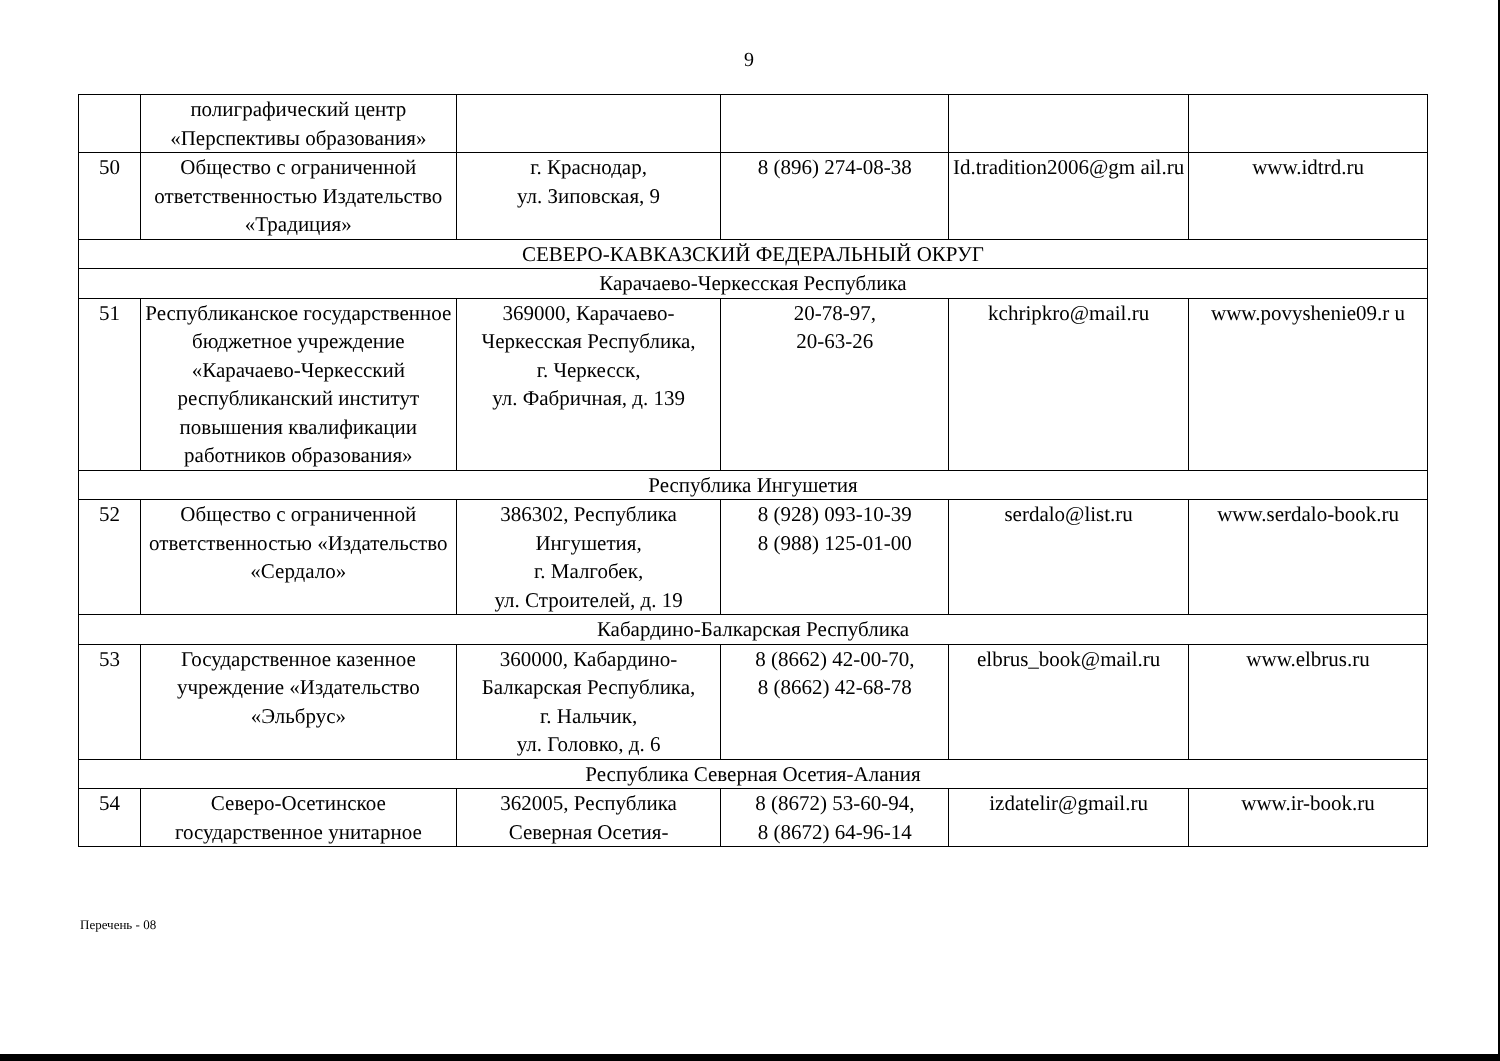9
| | полиграфический центр «Перспективы образования» | | | | |
| 50 | Общество с ограниченной ответственностью Издательство «Традиция» | г. Краснодар, ул. Зиповская, 9 | 8 (896) 274-08-38 | Id.tradition2006@gm ail.ru | www.idtrd.ru |
| СЕВЕРО-КАВКАЗСКИЙ ФЕДЕРАЛЬНЫЙ ОКРУГ | | | | | |
| Карачаево-Черкесская Республика | | | | | |
| 51 | Республиканское государственное бюджетное учреждение «Карачаево-Черкесский республиканский институт повышения квалификации работников образования» | 369000, Карачаево-Черкесская Республика, г. Черкесск, ул. Фабричная, д. 139 | 20-78-97, 20-63-26 | kchripkro@mail.ru | www.povyshenie09.r u |
| Республика Ингушетия | | | | | |
| 52 | Общество с ограниченной ответственностью «Издательство «Сердало» | 386302, Республика Ингушетия, г. Малгобек, ул. Строителей, д. 19 | 8 (928) 093-10-39 8 (988) 125-01-00 | serdalo@list.ru | www.serdalo-book.ru |
| Кабардино-Балкарская Республика | | | | | |
| 53 | Государственное казенное учреждение «Издательство «Эльбрус» | 360000, Кабардино-Балкарская Республика, г. Нальчик, ул. Головко, д. 6 | 8 (8662) 42-00-70, 8 (8662) 42-68-78 | elbrus_book@mail.ru | www.elbrus.ru |
| Республика Северная Осетия-Алания | | | | | |
| 54 | Северо-Осетинское государственное унитарное | 362005, Республика Северная Осетия- | 8 (8672) 53-60-94, 8 (8672) 64-96-14 | izdatelir@gmail.ru | www.ir-book.ru |
Перечень - 08